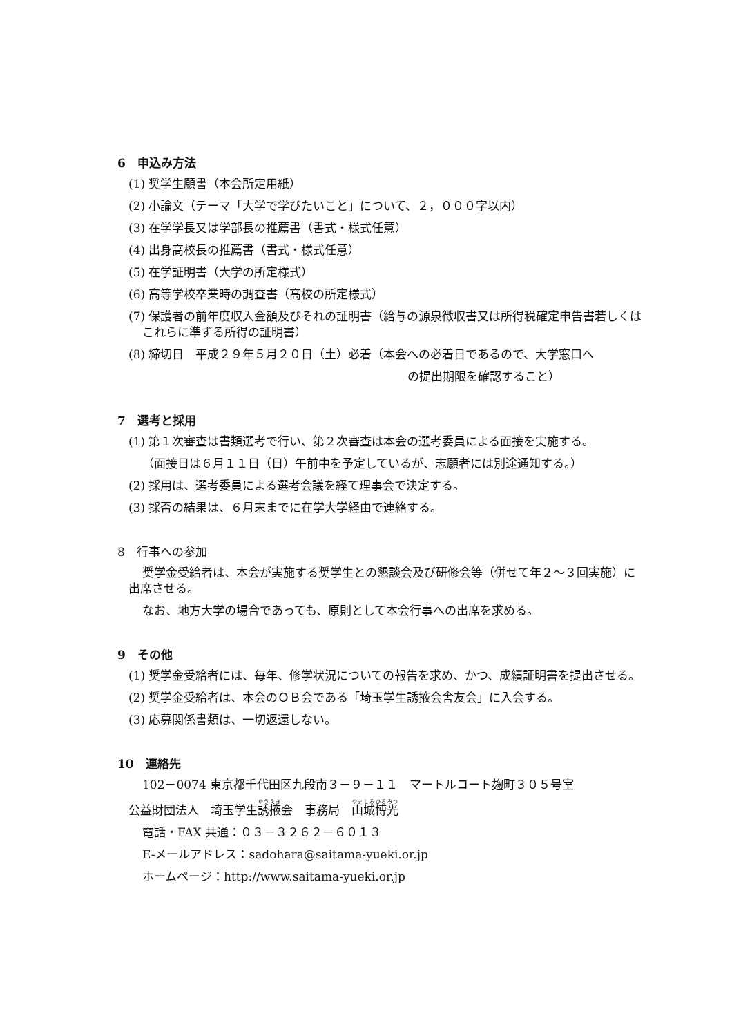6　申込み方法
(1) 奨学生願書（本会所定用紙）
(2) 小論文（テーマ「大学で学びたいこと」について、２，０００字以内）
(3) 在学学長又は学部長の推薦書（書式・様式任意）
(4) 出身高校長の推薦書（書式・様式任意）
(5) 在学証明書（大学の所定様式）
(6) 高等学校卒業時の調査書（高校の所定様式）
(7) 保護者の前年度収入金額及びそれの証明書（給与の源泉徴収書又は所得税確定申告書若しくはこれらに準ずる所得の証明書）
(8) 締切日　平成２９年５月２０日（土）必着（本会への必着日であるので、大学窓口へ
の提出期限を確認すること）
7　選考と採用
(1) 第１次審査は書類選考で行い、第２次審査は本会の選考委員による面接を実施する。
（面接日は６月１１日（日）午前中を予定しているが、志願者には別途通知する。）
(2) 採用は、選考委員による選考会議を経て理事会で決定する。
(3) 採否の結果は、６月末までに在学大学経由で連絡する。
8　行事への参加
奨学金受給者は、本会が実施する奨学生との懇談会及び研修会等（併せて年２～３回実施）に出席させる。
なお、地方大学の場合であっても、原則として本会行事への出席を求める。
9　その他
(1) 奨学金受給者には、毎年、修学状況についての報告を求め、かつ、成績証明書を提出させる。
(2) 奨学金受給者は、本会のＯＢ会である「埼玉学生誘掖会舎友会」に入会する。
(3) 応募関係書類は、一切返還しない。
10　連絡先
102－0074 東京都千代田区九段南３－９－１１　マートルコート麹町３０５号室
公益財団法人　埼玉学生誘掖会　事務局　山城博光
電話・FAX 共通：０３－３２６２－６０１３
E-メールアドレス：sadohara@saitama-yueki.or.jp
ホームページ：http://www.saitama-yueki.or.jp